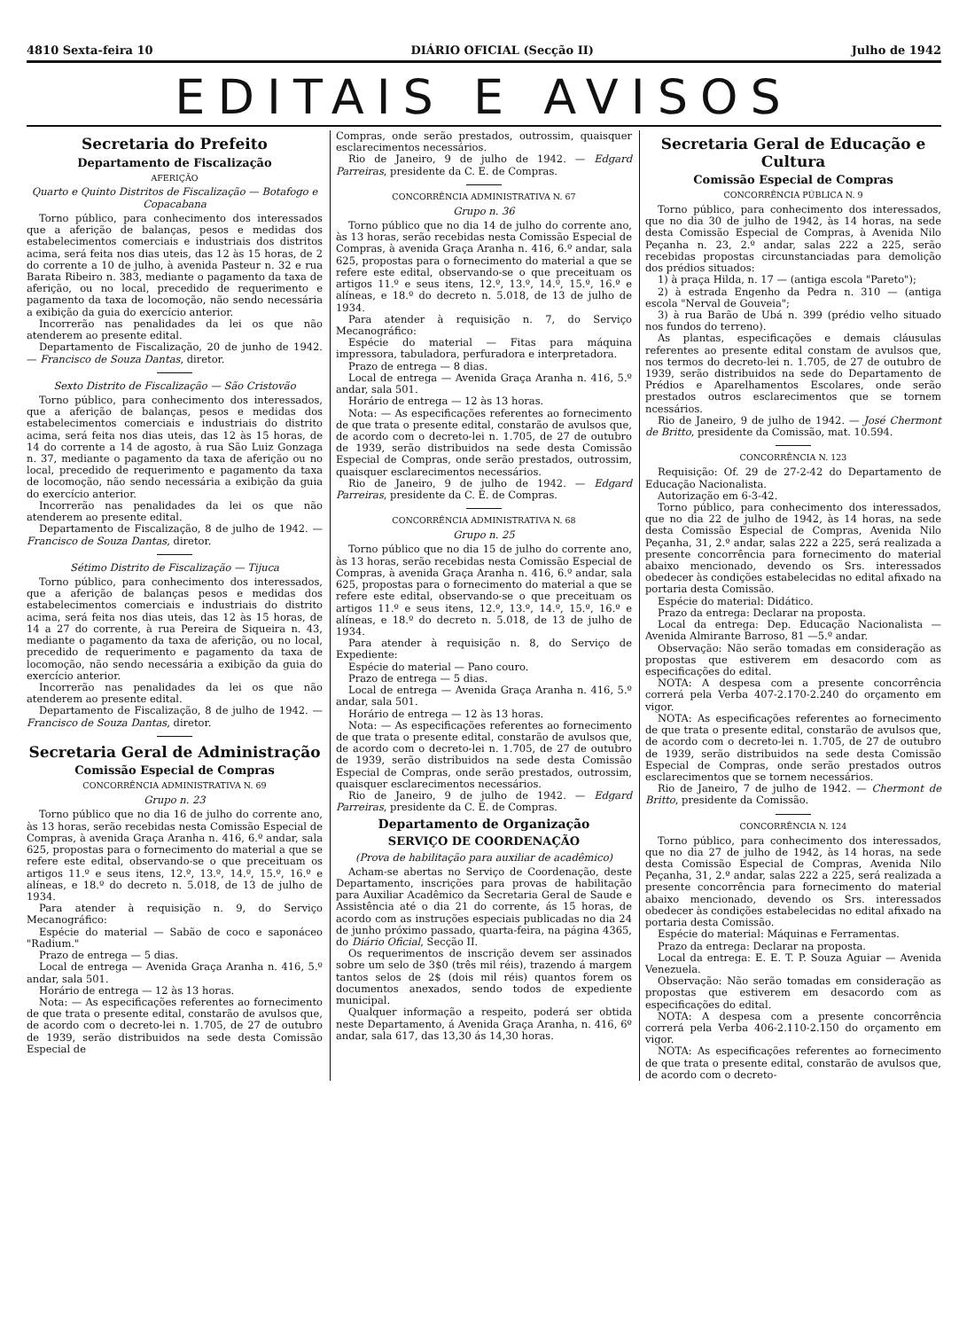4810 Sexta-feira 10 DIÁRIO OFICIAL (Secção II) Julho de 1942
EDITAIS E AVISOS
Secretaria do Prefeito
Departamento de Fiscalização
AFERIÇÃO
Quarto e Quinto Distritos de Fiscalização — Botafogo e Copacabana
Torno público, para conhecimento dos interessados que a aferição de balanças, pesos e medidas dos estabelecimentos comerciais e industriais dos distritos acima, será feita nos dias uteis, das 12 às 15 horas, de 2 do corrente a 10 de julho, à avenida Pasteur n. 32 e rua Barata Ribeiro n. 383, mediante o pagamento da taxa de aferição, ou no local, precedido de requerimento e pagamento da taxa de locomoção, não sendo necessária a exibição da guia do exercício anterior.
Incorrerão nas penalidades da lei os que não atenderem ao presente edital.
Departamento de Fiscalização, 20 de junho de 1942. — Francisco de Souza Dantas, diretor.
Sexto Distrito de Fiscalização — São Cristovão
Torno público, para conhecimento dos interessados, que a aferição de balanças, pesos e medidas dos estabelecimentos comerciais e industriais do distrito acima, será feita nos dias uteis, das 12 às 15 horas, de 14 do corrente a 14 de agosto, à rua São Luiz Gonzaga n. 37, mediante o pagamento da taxa de aferição ou no local, precedido de requerimento e pagamento da taxa de locomoção, não sendo necessária a exibição da guia do exercício anterior.
Incorrerão nas penalidades da lei os que não atenderem ao presente edital.
Departamento de Fiscalização, 8 de julho de 1942. — Francisco de Souza Dantas, diretor.
Sétimo Distrito de Fiscalização — Tijuca
Torno público, para conhecimento dos interessados, que a aferição de balanças pesos e medidas dos estabelecimentos comerciais e industriais do distrito acima, será feita nos dias uteis, das 12 às 15 horas, de 14 a 27 do corrente, à rua Pereira de Siqueira n. 43, mediante o pagamento da taxa de aferição, ou no local, precedido de requerimento e pagamento da taxa de locomoção, não sendo necessária a exibição da guia do exercício anterior.
Incorrerão nas penalidades da lei os que não atenderem ao presente edital.
Departamento de Fiscalização, 8 de julho de 1942. — Francisco de Souza Dantas, diretor.
Secretaria Geral de Administração
Comissão Especial de Compras
CONCORRÊNCIA ADMINISTRATIVA N. 69
Grupo n. 23
Torno público que no dia 16 de julho do corrente ano, às 13 horas, serão recebidas nesta Comissão Especial de Compras, à avenida Graça Aranha n. 416, 6.º andar, sala 625, propostas para o fornecimento do material a que se refere este edital, observando-se o que preceituam os artigos 11.º e seus itens, 12.º, 13.º, 14.º, 15.º, 16.º e alíneas, e 18.º do decreto n. 5.018, de 13 de julho de 1934.
Para atender à requisição n. 9, do Serviço Mecanográfico:
Espécie do material — Sabão de coco e saponáceo "Radium."
Prazo de entrega — 5 dias.
Local de entrega — Avenida Graça Aranha n. 416, 5.º andar, sala 501.
Horário de entrega — 12 às 13 horas.
Nota: — As especificações referentes ao fornecimento de que trata o presente edital, constarão de avulsos que, de acordo com o decreto-lei n. 1.705, de 27 de outubro de 1939, serão distribuidos na sede desta Comissão Especial de
Compras, onde serão prestados, outrossim, quaisquer esclarecimentos necessários.
Rio de Janeiro, 9 de julho de 1942. — Edgard Parreiras, presidente da C. E. de Compras.
CONCORRÊNCIA ADMINISTRATIVA N. 67
Grupo n. 36
Torno público que no dia 14 de julho do corrente ano, às 13 horas, serão recebidas nesta Comissão Especial de Compras, à avenida Graça Aranha n. 416, 6.º andar, sala 625, propostas para o fornecimento do material a que se refere este edital, observando-se o que preceituam os artigos 11.º e seus itens, 12.º, 13.º, 14.º, 15.º, 16.º e alíneas, e 18.º do decreto n. 5.018, de 13 de julho de 1934.
Para atender à requisição n. 7, do Serviço Mecanográfico:
Espécie do material — Fitas para máquina impressora, tabuladora, perfuradora e interpretadora.
Prazo de entrega — 8 dias.
Local de entrega — Avenida Graça Aranha n. 416, 5.º andar, sala 501.
Horário de entrega — 12 às 13 horas.
Nota: — As especificações referentes ao fornecimento de que trata o presente edital, constarão de avulsos que, de acordo com o decreto-lei n. 1.705, de 27 de outubro de 1939, serão distribuidos na sede desta Comissão Especial de Compras, onde serão prestados, outrossim, quaisquer esclarecimentos necessários.
Rio de Janeiro, 9 de julho de 1942. — Edgard Parreiras, presidente da C. E. de Compras.
CONCORRÊNCIA ADMINISTRATIVA N. 68
Grupo n. 25
Torno público que no dia 15 de julho do corrente ano, às 13 horas, serão recebidas nesta Comissão Especial de Compras, à avenida Graça Aranha n. 416, 6.º andar, sala 625, propostas para o fornecimento do material a que se refere este edital, observando-se o que preceituam os artigos 11.º e seus itens, 12.º, 13.º, 14.º, 15.º, 16.º e alíneas, e 18.º do decreto n. 5.018, de 13 de julho de 1934.
Para atender à requisição n. 8, do Serviço de Expediente:
Espécie do material — Pano couro.
Prazo de entrega — 5 dias.
Local de entrega — Avenida Graça Aranha n. 416, 5.º andar, sala 501.
Horário de entrega — 12 às 13 horas.
Nota: — As especificações referentes ao fornecimento de que trata o presente edital, constarão de avulsos que, de acordo com o decreto-lei n. 1.705, de 27 de outubro de 1939, serão distribuidos na sede desta Comissão Especial de Compras, onde serão prestados, outrossim, quaisquer esclarecimentos necessários.
Rio de Janeiro, 9 de julho de 1942. — Edgard Parreiras, presidente da C. E. de Compras.
Departamento de Organização
SERVIÇO DE COORDENAÇÃO
(Prova de habilitação para auxiliar de acadêmico)
Acham-se abertas no Serviço de Coordenação, deste Departamento, inscrições para provas de habilitação para Auxiliar Acadêmico da Secretaria Geral de Saude e Assistência até o dia 21 do corrente, ás 15 horas, de acordo com as instruções especiais publicadas no dia 24 de junho próximo passado, quarta-feira, na página 4365, do Diário Oficial, Secção II.
Os requerimentos de inscrição devem ser assinados sobre um selo de 3$0 (três mil réis), trazendo á margem tantos selos de 2$ (dois mil réis) quantos forem os documentos anexados, sendo todos de expediente municipal.
Qualquer informação a respeito, poderá ser obtida neste Departamento, á Avenida Graça Aranha, n. 416, 6º andar, sala 617, das 13,30 ás 14,30 horas.
Secretaria Geral de Educação e Cultura
Comissão Especial de Compras
CONCORRÊNCIA PÚBLICA N. 9
Torno público, para conhecimento dos interessados, que no dia 30 de julho de 1942, às 14 horas, na sede desta Comissão Especial de Compras, à Avenida Nilo Peçanha n. 23, 2.º andar, salas 222 a 225, serão recebidas propostas circunstanciadas para demolição dos prédios situados:
1) à praça Hilda, n. 17 — (antiga escola "Pareto");
2) à estrada Engenho da Pedra n. 310 — (antiga escola "Nerval de Gouveia";
3) à rua Barão de Ubá n. 399 (prédio velho situado nos fundos do terreno).
As plantas, especificações e demais cláusulas referentes ao presente edital constam de avulsos que, nos termos do decreto-lei n. 1.705, de 27 de outubro de 1939, serão distribuidos na sede do Departamento de Prédios e Aparelhamentos Escolares, onde serão prestados outros esclarecimentos que se tornem ncessários.
Rio de Janeiro, 9 de julho de 1942. — José Chermont de Britto, presidente da Comissão, mat. 10.594.
CONCORRÊNCIA N. 123
Requisição: Of. 29 de 27-2-42 do Departamento de Educação Nacionalista.
Autorização em 6-3-42.
Torno público, para conhecimento dos interessados, que no dia 22 de julho de 1942, às 14 horas, na sede desta Comissão Especial de Compras, Avenida Nilo Peçanha, 31, 2.º andar, salas 222 a 225, será realizada a presente concorrência para fornecimento do material abaixo mencionado, devendo os Srs. interessados obedecer às condições estabelecidas no edital afixado na portaria desta Comissão.
Espécie do material: Didático.
Prazo da entrega: Declarar na proposta.
Local da entrega: Dep. Educação Nacionalista — Avenida Almirante Barroso, 81 —5.º andar.
Observação: Não serão tomadas em consideração as propostas que estiverem em desacordo com as especificações do edital.
NOTA: A despesa com a presente concorrência correrá pela Verba 407-2.170-2.240 do orçamento em vigor.
NOTA: As especificações referentes ao fornecimento de que trata o presente edital, constarão de avulsos que, de acordo com o decreto-lei n. 1.705, de 27 de outubro de 1939, serão distribuidos na sede desta Comissão Especial de Compras, onde serão prestados outros esclarecimentos que se tornem necessários.
Rio de Janeiro, 7 de julho de 1942. — Chermont de Britto, presidente da Comissão.
CONCORRÊNCIA N. 124
Torno público, para conhecimento dos interessados, que no dia 27 de julho de 1942, às 14 horas, na sede desta Comissão Especial de Compras, Avenida Nilo Peçanha, 31, 2.º andar, salas 222 a 225, será realizada a presente concorrência para fornecimento do material abaixo mencionado, devendo os Srs. interessados obedecer às condições estabelecidas no edital afixado na portaria desta Comissão.
Espécie do material: Máquinas e Ferramentas.
Prazo da entrega: Declarar na proposta.
Local da entrega: E. E. T. P. Souza Aguiar — Avenida Venezuela.
Observação: Não serão tomadas em consideração as propostas que estiverem em desacordo com as especificações do edital.
NOTA: A despesa com a presente concorrência correrá pela Verba 406-2.110-2.150 do orçamento em vigor.
NOTA: As especificações referentes ao fornecimento de que trata o presente edital, constarão de avulsos que, de acordo com o decreto-